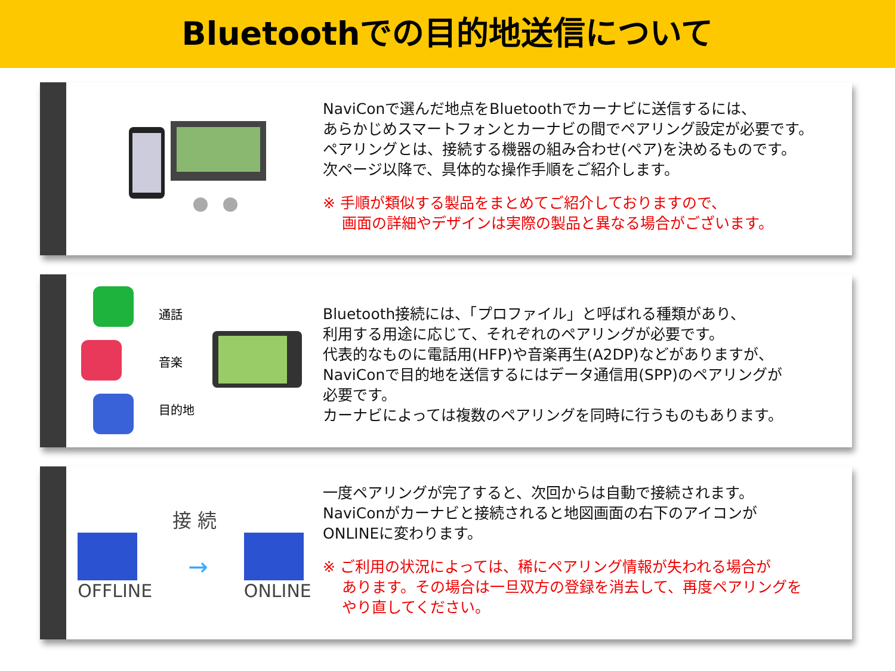Bluetoothでの目的地送信について
NaviConで選んだ地点をBluetoothでカーナビに送信するには、
あらかじめスマートフォンとカーナビの間でペアリング設定が必要です。
ペアリングとは、接続する機器の組み合わせ(ペア)を決めるものです。
次ページ以降で、具体的な操作手順をご紹介します。
※ 手順が類似する製品をまとめてご紹介しておりますので、
画面の詳細やデザインは実際の製品と異なる場合がございます。
通話
音楽
目的地
Bluetooth接続には、「プロファイル」と呼ばれる種類があり、
利用する用途に応じて、それぞれのペアリングが必要です。
代表的なものに電話用(HFP)や音楽再生(A2DP)などがありますが、
NaviConで目的地を送信するにはデータ通信用(SPP)のペアリングが
必要です。
カーナビによっては複数のペアリングを同時に行うものもあります。
接 続
OFFLINE
→
ONLINE
一度ペアリングが完了すると、次回からは自動で接続されます。
NaviConがカーナビと接続されると地図画面の右下のアイコンが
ONLINEに変わります。
※ ご利用の状況によっては、稀にペアリング情報が失われる場合が
あります。その場合は一旦双方の登録を消去して、再度ペアリングを
やり直してください。